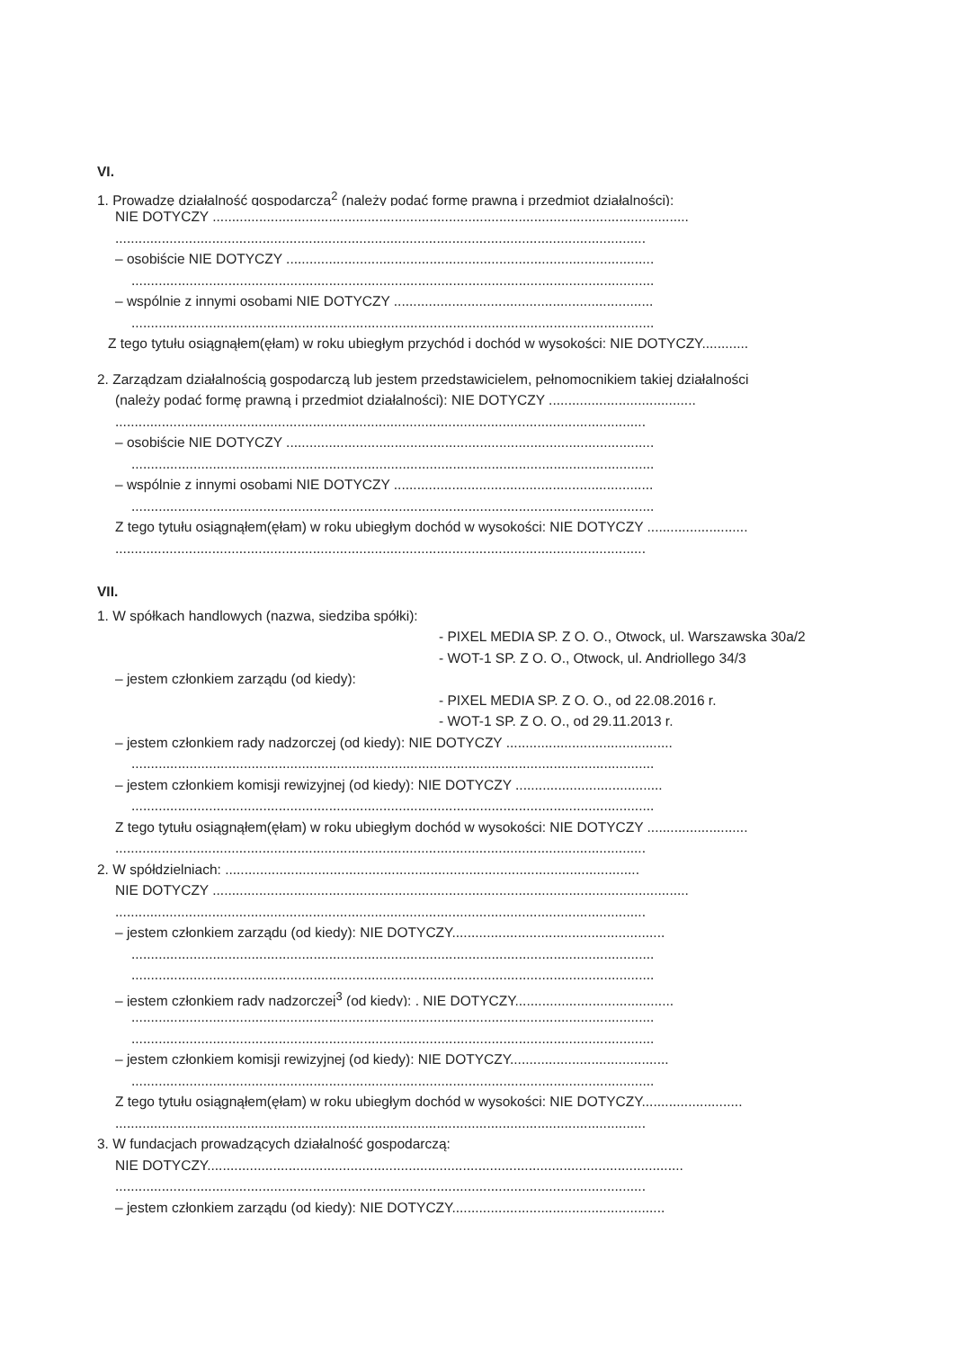VI.
1. Prowadzę działalność gospodarczą<sup>2</sup> (należy podać formę prawną i przedmiot działalności):
NIE DOTYCZY ...........................................................................................................................
.........................................................................................................................................
– osobiście NIE DOTYCZY ...............................................................................................
.......................................................................................................................................
– wspólnie z innymi osobami NIE DOTYCZY ...................................................................
.......................................................................................................................................
Z tego tytułu osiągnąłem(ęłam) w roku ubiegłym przychód i dochód w wysokości: NIE DOTYCZY............
2. Zarządzam działalnością gospodarczą lub jestem przedstawicielem, pełnomocnikiem takiej działalności
(należy podać formę prawną i przedmiot działalności): NIE DOTYCZY ......................................
.........................................................................................................................................
– osobiście NIE DOTYCZY ...............................................................................................
.......................................................................................................................................
– wspólnie z innymi osobami NIE DOTYCZY ...................................................................
.......................................................................................................................................
Z tego tytułu osiągnąłem(ęłam) w roku ubiegłym dochód w wysokości: NIE DOTYCZY ..........................
.........................................................................................................................................
VII.
1. W spółkach handlowych (nazwa, siedziba spółki):
- PIXEL MEDIA SP. Z O. O., Otwock, ul. Warszawska 30a/2
- WOT-1 SP. Z O. O., Otwock, ul. Andriollego 34/3
– jestem członkiem zarządu (od kiedy):
- PIXEL MEDIA SP. Z O. O., od 22.08.2016 r.
- WOT-1 SP. Z O. O., od 29.11.2013 r.
– jestem członkiem rady nadzorczej (od kiedy): NIE DOTYCZY ...........................................
.......................................................................................................................................
– jestem członkiem komisji rewizyjnej (od kiedy): NIE DOTYCZY ......................................
.......................................................................................................................................
Z tego tytułu osiągnąłem(ęłam) w roku ubiegłym dochód w wysokości: NIE DOTYCZY ..........................
.........................................................................................................................................
2. W spółdzielniach: ...........................................................................................................
NIE DOTYCZY ...........................................................................................................................
.........................................................................................................................................
– jestem członkiem zarządu (od kiedy): NIE DOTYCZY.......................................................
.......................................................................................................................................
.......................................................................................................................................
– jestem członkiem rady nadzorczej<sup>3</sup> (od kiedy): . NIE DOTYCZY.........................................
.......................................................................................................................................
.......................................................................................................................................
– jestem członkiem komisji rewizyjnej (od kiedy): NIE DOTYCZY.........................................
.......................................................................................................................................
Z tego tytułu osiągnąłem(ęłam) w roku ubiegłym dochód w wysokości: NIE DOTYCZY..........................
.........................................................................................................................................
3. W fundacjach prowadzących działalność gospodarczą:
NIE DOTYCZY...........................................................................................................................
.........................................................................................................................................
– jestem członkiem zarządu (od kiedy): NIE DOTYCZY.......................................................